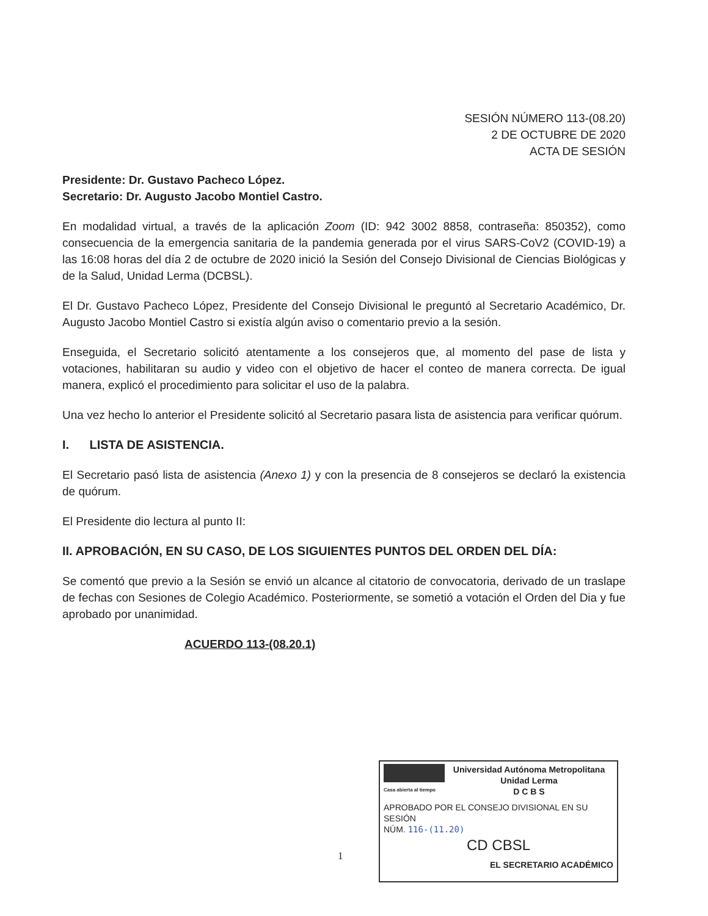SESIÓN NÚMERO 113-(08.20)
2 DE OCTUBRE DE 2020
ACTA DE SESIÓN
Presidente: Dr. Gustavo Pacheco López.
Secretario: Dr. Augusto Jacobo Montiel Castro.
En modalidad virtual, a través de la aplicación Zoom (ID: 942 3002 8858, contraseña: 850352), como consecuencia de la emergencia sanitaria de la pandemia generada por el virus SARS-CoV2 (COVID-19) a las 16:08 horas del día 2 de octubre de 2020 inició la Sesión del Consejo Divisional de Ciencias Biológicas y de la Salud, Unidad Lerma (DCBSL).
El Dr. Gustavo Pacheco López, Presidente del Consejo Divisional le preguntó al Secretario Académico, Dr. Augusto Jacobo Montiel Castro si existía algún aviso o comentario previo a la sesión.
Enseguida, el Secretario solicitó atentamente a los consejeros que, al momento del pase de lista y votaciones, habilitaran su audio y video con el objetivo de hacer el conteo de manera correcta. De igual manera, explicó el procedimiento para solicitar el uso de la palabra.
Una vez hecho lo anterior el Presidente solicitó al Secretario pasara lista de asistencia para verificar quórum.
I. LISTA DE ASISTENCIA.
El Secretario pasó lista de asistencia (Anexo 1) y con la presencia de 8 consejeros se declaró la existencia de quórum.
El Presidente dio lectura al punto II:
II. APROBACIÓN, EN SU CASO, DE LOS SIGUIENTES PUNTOS DEL ORDEN DEL DÍA:
Se comentó que previo a la Sesión se envió un alcance al citatorio de convocatoria, derivado de un traslape de fechas con Sesiones de Colegio Académico. Posteriormente, se sometió a votación el Orden del Dia y fue aprobado por unanimidad.
ACUERDO 113-(08.20.1)
1
Casa abierta al tiempo
Universidad Autónoma Metropolitana
Unidad Lerma
D C B S
APROBADO POR EL CONSEJO DIVISIONAL EN SU SESIÓN
NÚM. 116-(11.20)
CD CBSL
EL SECRETARIO ACADÉMICO